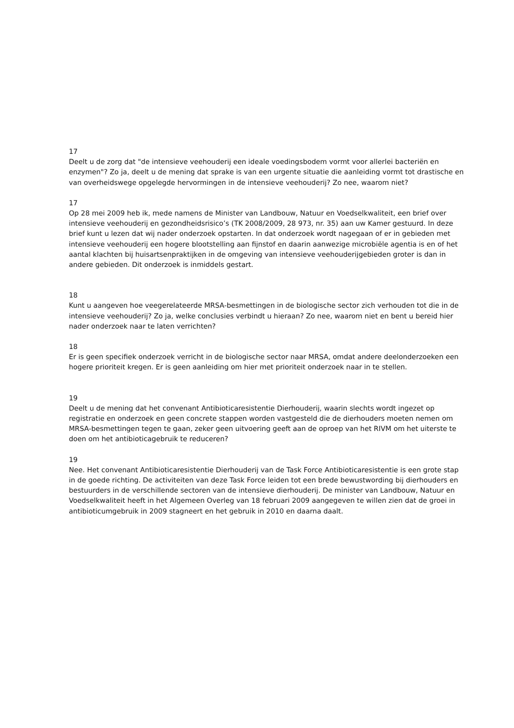17
Deelt u de zorg dat "de intensieve veehouderij een ideale voedingsbodem vormt voor allerlei bacteriën en enzymen"? Zo ja, deelt u de mening dat sprake is van een urgente situatie die aanleiding vormt tot drastische en van overheidswege opgelegde hervormingen in de intensieve veehouderij? Zo nee, waarom niet?
17
Op 28 mei 2009 heb ik, mede namens de Minister van Landbouw, Natuur en Voedselkwaliteit, een brief over intensieve veehouderij en gezondheidsrisico’s (TK 2008/2009, 28 973, nr. 35) aan uw Kamer gestuurd. In deze brief kunt u lezen dat wij nader onderzoek opstarten. In dat onderzoek wordt nagegaan of er in gebieden met intensieve veehouderij een hogere blootstelling aan fijnstof en daarin aanwezige microbiële agentia is en of het aantal klachten bij huisartsenpraktijken in de omgeving van intensieve veehouderijgebieden groter is dan in andere gebieden. Dit onderzoek is inmiddels gestart.
18
Kunt u aangeven hoe veegerelateerde MRSA-besmettingen in de biologische sector zich verhouden tot die in de intensieve veehouderij? Zo ja, welke conclusies verbindt u hieraan? Zo nee, waarom niet en bent u bereid hier nader onderzoek naar te laten verrichten?
18
Er is geen specifiek onderzoek verricht in de biologische sector naar MRSA, omdat andere deelonderzoeken een hogere prioriteit kregen. Er is geen aanleiding om hier met prioriteit onderzoek naar in te stellen.
19
Deelt u de mening dat het convenant Antibioticaresistentie Dierhouderij, waarin slechts wordt ingezet op registratie en onderzoek en geen concrete stappen worden vastgesteld die de dierhouders moeten nemen om MRSA-besmettingen tegen te gaan, zeker geen uitvoering geeft aan de oproep van het RIVM om het uiterste te doen om het antibioticagebruik te reduceren?
19
Nee. Het convenant Antibioticaresistentie Dierhouderij van de Task Force Antibioticaresistentie is een grote stap in de goede richting. De activiteiten van deze Task Force leiden tot een brede bewustwording bij dierhouders en bestuurders in de verschillende sectoren van de intensieve dierhouderij. De minister van Landbouw, Natuur en Voedselkwaliteit heeft in het Algemeen Overleg van 18 februari 2009 aangegeven te willen zien dat de groei in antibioticumgebruik in 2009 stagneert en het gebruik in 2010 en daarna daalt.